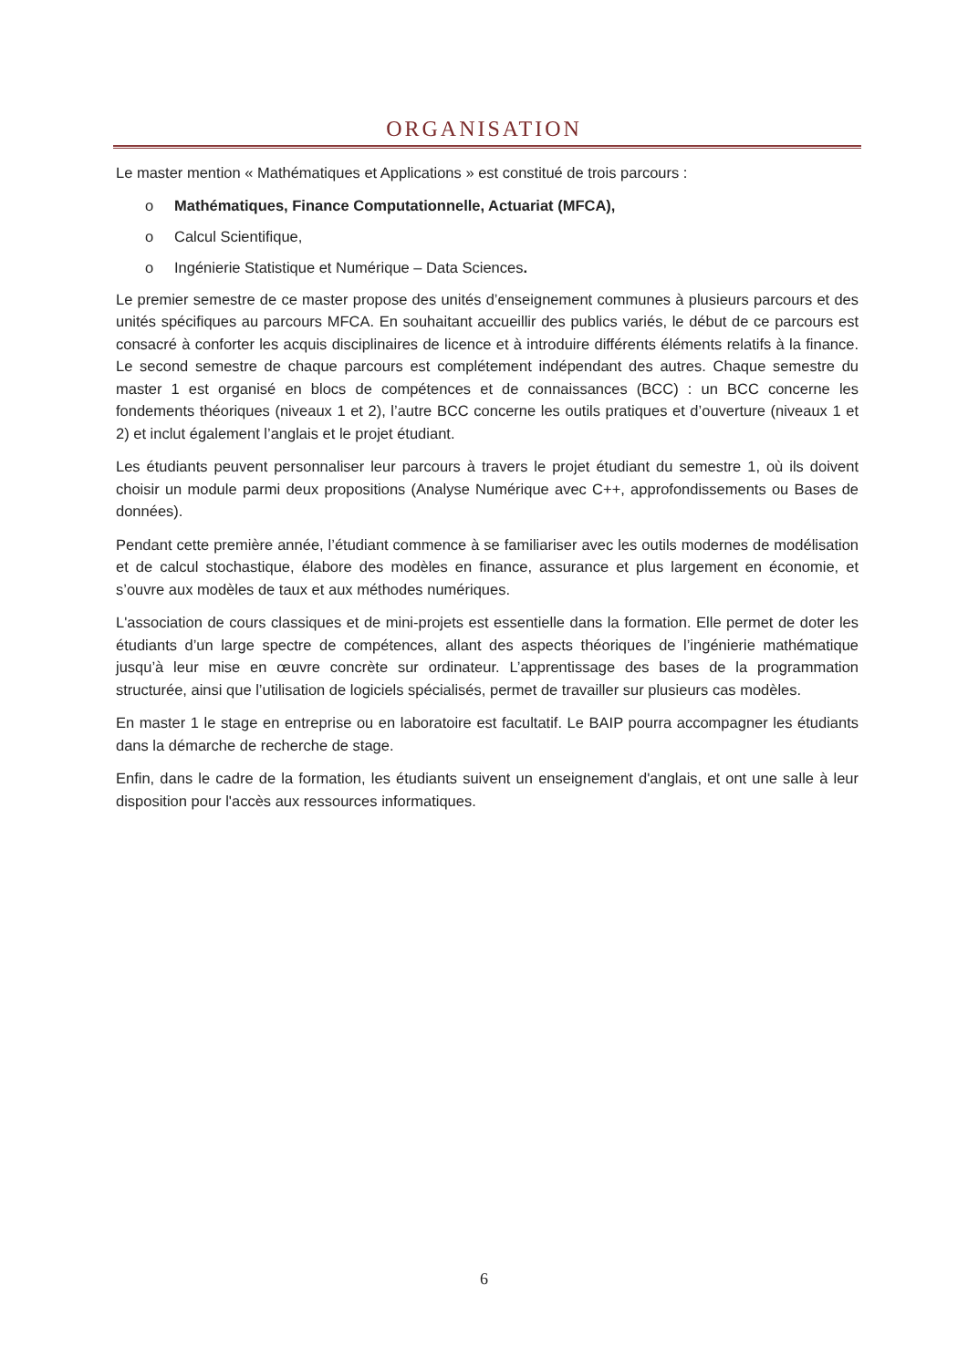ORGANISATION
Le master mention « Mathématiques et Applications » est constitué de trois parcours :
o Mathématiques, Finance Computationnelle, Actuariat (MFCA),
o Calcul Scientifique,
o Ingénierie Statistique et Numérique – Data Sciences.
Le premier semestre de ce master propose des unités d’enseignement communes à plusieurs parcours et des unités spécifiques au parcours MFCA. En souhaitant accueillir des publics variés, le début de ce parcours est consacré à conforter les acquis disciplinaires de licence et à introduire différents éléments relatifs à la finance. Le second semestre de chaque parcours est complétement indépendant des autres. Chaque semestre du master 1 est organisé en blocs de compétences et de connaissances (BCC) : un BCC concerne les fondements théoriques (niveaux 1 et 2), l’autre BCC concerne les outils pratiques et d’ouverture (niveaux 1 et 2) et inclut également l’anglais et le projet étudiant.
Les étudiants peuvent personnaliser leur parcours à travers le projet étudiant du semestre 1, où ils doivent choisir un module parmi deux propositions (Analyse Numérique avec C++, approfondissements ou Bases de données).
Pendant cette première année, l’étudiant commence à se familiariser avec les outils modernes de modélisation et de calcul stochastique, élabore des modèles en finance, assurance et plus largement en économie, et s’ouvre aux modèles de taux et aux méthodes numériques.
L'association de cours classiques et de mini-projets est essentielle dans la formation. Elle permet de doter les étudiants d’un large spectre de compétences, allant des aspects théoriques de l’ingénierie mathématique jusqu’à leur mise en œuvre concrète sur ordinateur. L’apprentissage des bases de la programmation structurée, ainsi que l’utilisation de logiciels spécialisés, permet de travailler sur plusieurs cas modèles.
En master 1 le stage en entreprise ou en laboratoire est facultatif. Le BAIP pourra accompagner les étudiants dans la démarche de recherche de stage.
Enfin, dans le cadre de la formation, les étudiants suivent un enseignement d'anglais, et ont une salle à leur disposition pour l'accès aux ressources informatiques.
6